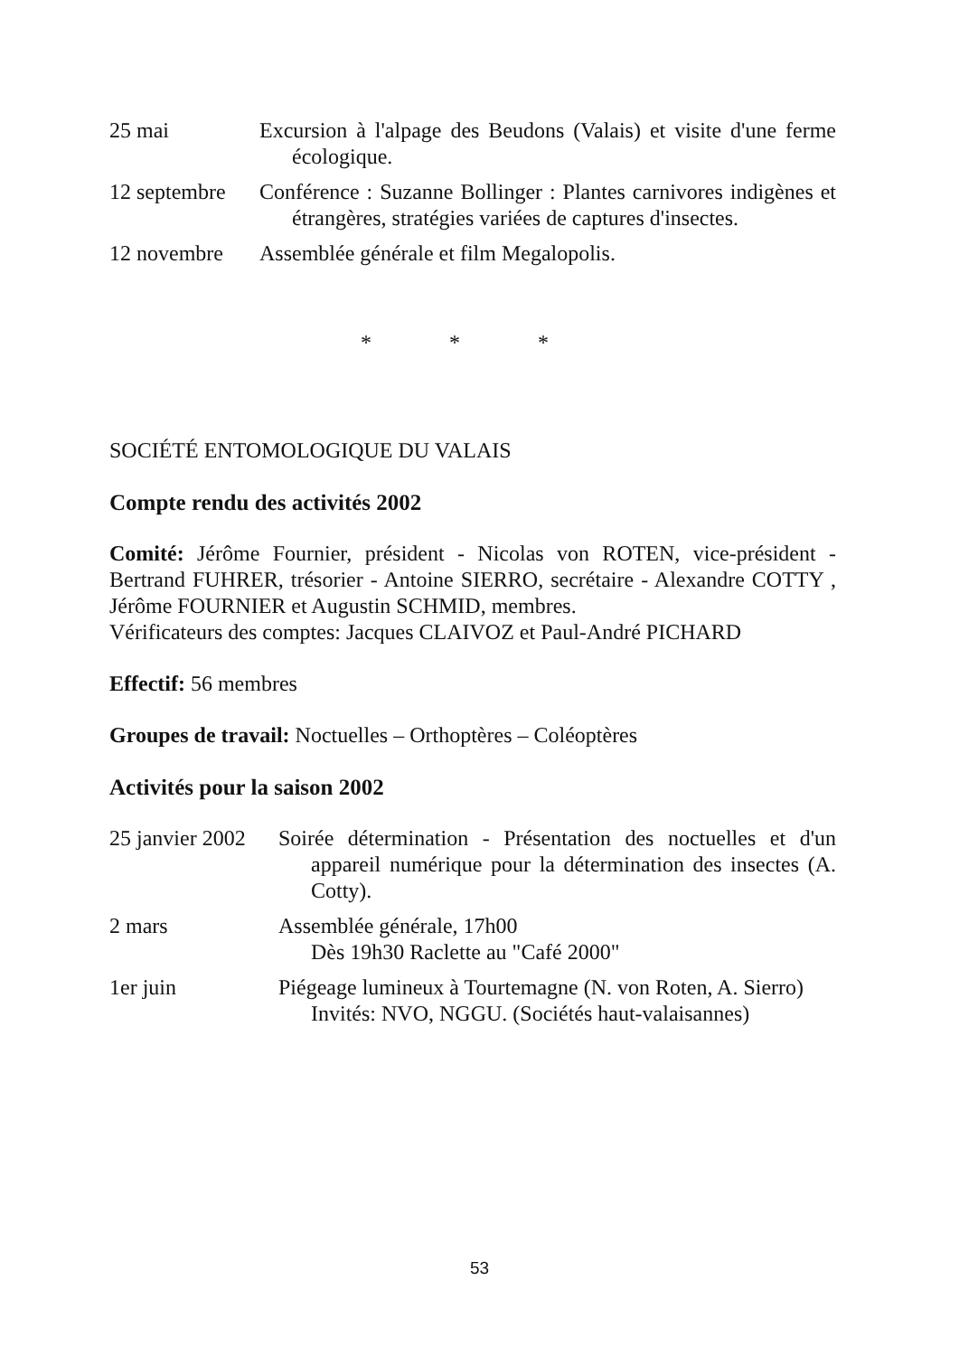25 mai Excursion à l'alpage des Beudons (Valais) et visite d'une ferme écologique.
12 septembre Conférence : Suzanne Bollinger : Plantes carnivores indigènes et étrangères, stratégies variées de captures d'insectes.
12 novembre Assemblée générale et film Megalopolis.
* * *
SOCIÉTÉ ENTOMOLOGIQUE DU VALAIS
Compte rendu des activités 2002
Comité: Jérôme Fournier, président - Nicolas von ROTEN, vice-président - Bertrand FUHRER, trésorier - Antoine SIERRO, secrétaire - Alexandre COTTY , Jérôme FOURNIER et Augustin SCHMID, membres.
Vérificateurs des comptes: Jacques CLAIVOZ et Paul-André PICHARD
Effectif: 56 membres
Groupes de travail: Noctuelles – Orthoptères – Coléoptères
Activités pour la saison 2002
25 janvier 2002 Soirée détermination - Présentation des noctuelles et d'un appareil numérique pour la détermination des insectes (A. Cotty).
2 mars Assemblée générale, 17h00
Dès 19h30 Raclette au "Café 2000"
1er juin Piégeage lumineux à Tourtemagne (N. von Roten, A. Sierro)
Invités: NVO, NGGU. (Sociétés haut-valaisannes)
53